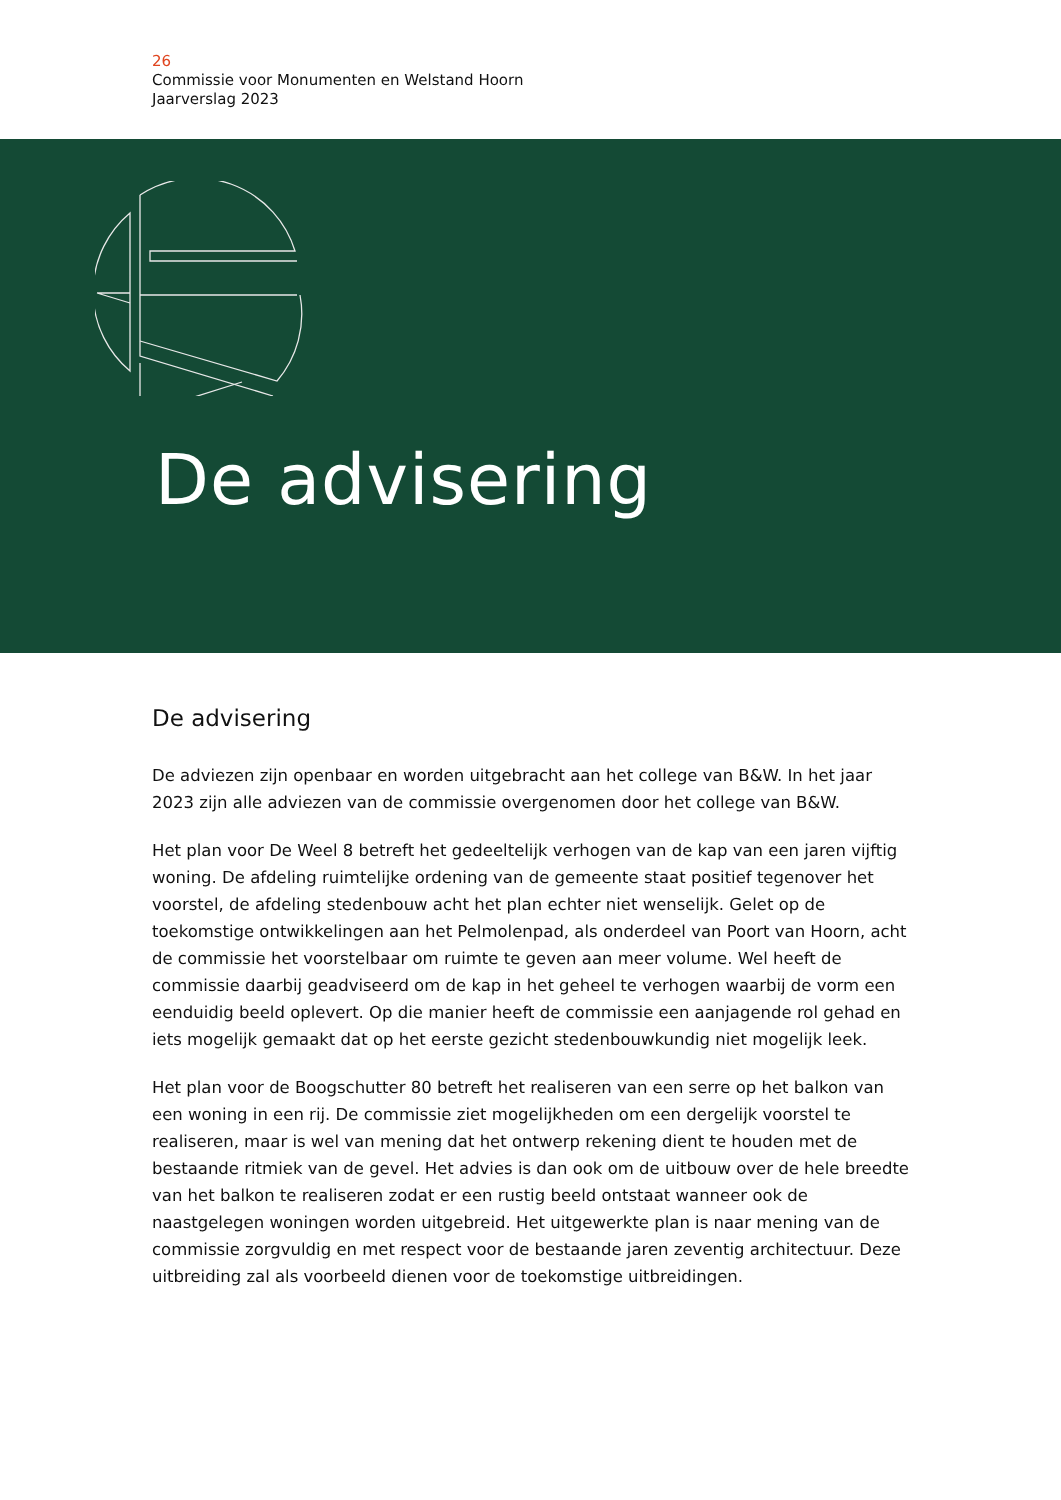26
Commissie voor Monumenten en Welstand Hoorn
Jaarverslag 2023
De advisering
De advisering
De adviezen zijn openbaar en worden uitgebracht aan het college van B&W. In het jaar 2023 zijn alle adviezen van de commissie overgenomen door het college van B&W.
Het plan voor De Weel 8 betreft het gedeeltelijk verhogen van de kap van een jaren vijftig woning. De afdeling ruimtelijke ordening van de gemeente staat positief tegenover het voorstel, de afdeling stedenbouw acht het plan echter niet wenselijk. Gelet op de toekomstige ontwikkelingen aan het Pelmolenpad, als onderdeel van Poort van Hoorn, acht de commissie het voorstelbaar om ruimte te geven aan meer volume. Wel heeft de commissie daarbij geadviseerd om de kap in het geheel te verhogen waarbij de vorm een eenduidig beeld oplevert. Op die manier heeft de commissie een aanjagende rol gehad en iets mogelijk gemaakt dat op het eerste gezicht stedenbouwkundig niet mogelijk leek.
Het plan voor de Boogschutter 80 betreft het realiseren van een serre op het balkon van een woning in een rij. De commissie ziet mogelijkheden om een dergelijk voorstel te realiseren, maar is wel van mening dat het ontwerp rekening dient te houden met de bestaande ritmiek van de gevel. Het advies is dan ook om de uitbouw over de hele breedte van het balkon te realiseren zodat er een rustig beeld ontstaat wanneer ook de naastgelegen woningen worden uitgebreid. Het uitgewerkte plan is naar mening van de commissie zorgvuldig en met respect voor de bestaande jaren zeventig architectuur. Deze uitbreiding zal als voorbeeld dienen voor de toekomstige uitbreidingen.